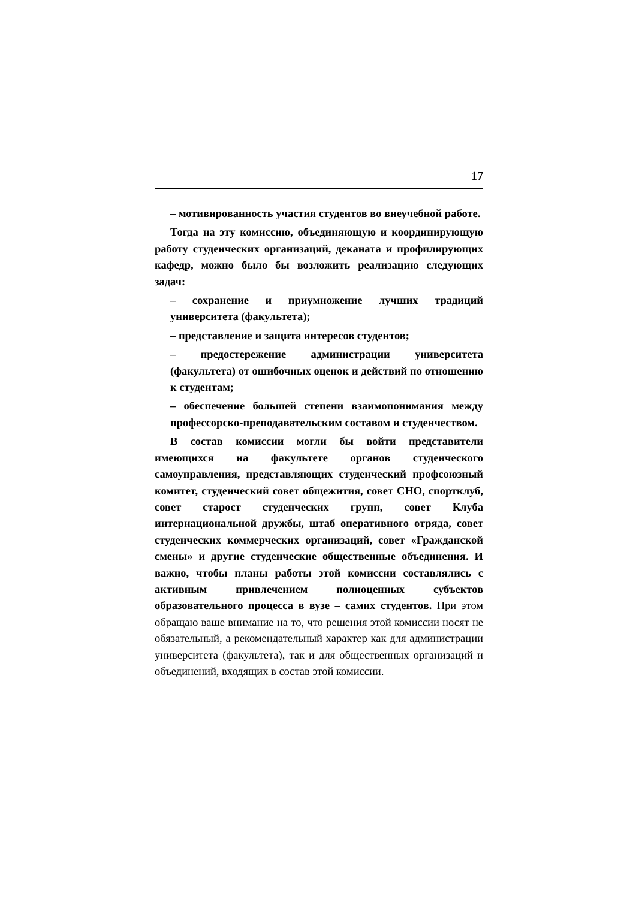17
– мотивированность участия студентов во внеучебной работе.
Тогда на эту комиссию, объединяющую и координирующую работу студенческих организаций, деканата и профилирующих кафедр, можно было бы возложить реализацию следующих задач:
– сохранение и приумножение лучших традиций университета (факультета);
– представление и защита интересов студентов;
– предостережение администрации университета (факультета) от ошибочных оценок и действий по отношению к студентам;
– обеспечение большей степени взаимопонимания между профессорско-преподавательским составом и студенчеством.
В состав комиссии могли бы войти представители имеющихся на факультете органов студенческого самоуправления, представляющих студенческий профсоюзный комитет, студенческий совет общежития, совет СНО, спортклуб, совет старост студенческих групп, совет Клуба интернациональной дружбы, штаб оперативного отряда, совет студенческих коммерческих организаций, совет «Гражданской смены» и другие студенческие общественные объединения. И важно, чтобы планы работы этой комиссии составлялись с активным привлечением полноценных субъектов образовательного процесса в вузе – самих студентов. При этом обращаю ваше внимание на то, что решения этой комиссии носят не обязательный, а рекомендательный характер как для администрации университета (факультета), так и для общественных организаций и объединений, входящих в состав этой комиссии.